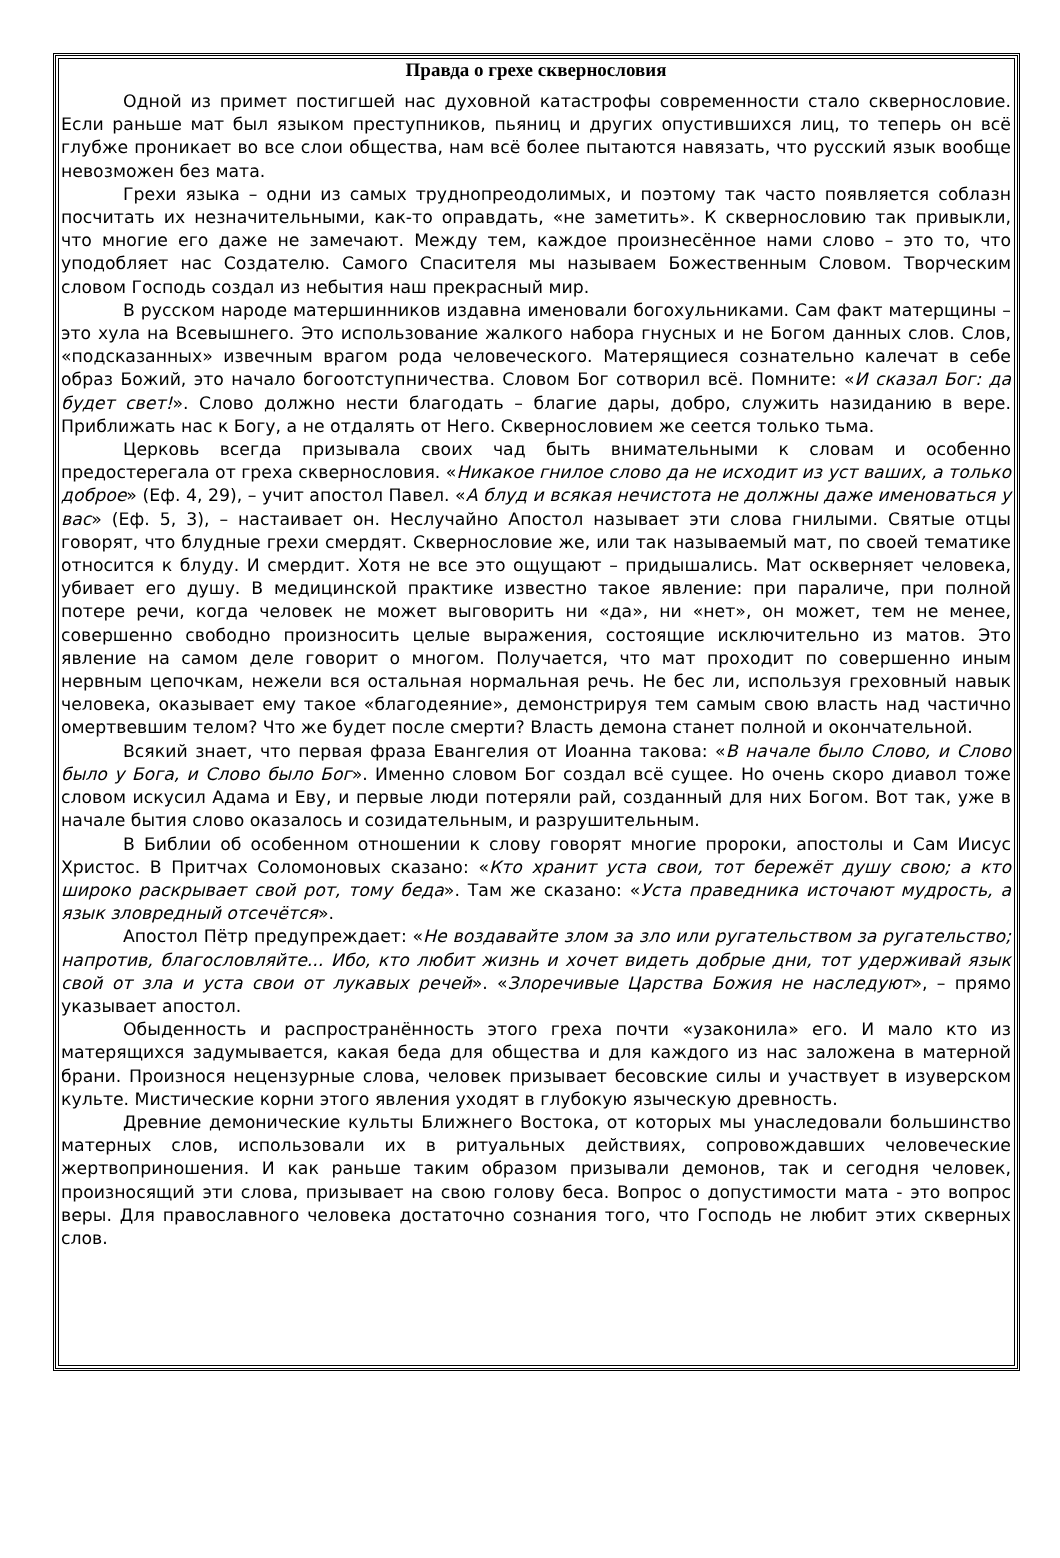Правда о грехе сквернословия
Одной из примет постигшей нас духовной катастрофы современности стало сквернословие. Если раньше мат был языком преступников, пьяниц и других опустившихся лиц, то теперь он всё глубже проникает во все слои общества, нам всё более пытаются навязать, что русский язык вообще невозможен без мата.
Грехи языка – одни из самых труднопреодолимых, и поэтому так часто появляется соблазн посчитать их незначительными, как-то оправдать, «не заметить». К сквернословию так привыкли, что многие его даже не замечают. Между тем, каждое произнесённое нами слово – это то, что уподобляет нас Создателю. Самого Спасителя мы называем Божественным Словом. Творческим словом Господь создал из небытия наш прекрасный мир.
В русском народе матершинников издавна именовали богохульниками. Сам факт матерщины – это хула на Всевышнего. Это использование жалкого набора гнусных и не Богом данных слов. Слов, «подсказанных» извечным врагом рода человеческого. Матерящиеся сознательно калечат в себе образ Божий, это начало богоотступничества. Словом Бог сотворил всё. Помните: «И сказал Бог: да будет свет!». Слово должно нести благодать – благие дары, добро, служить назиданию в вере. Приближать нас к Богу, а не отдалять от Него. Сквернословием же сеется только тьма.
Церковь всегда призывала своих чад быть внимательными к словам и особенно предостерегала от греха сквернословия. «Никакое гнилое слово да не исходит из уст ваших, а только доброе» (Еф. 4, 29), – учит апостол Павел. «А блуд и всякая нечистота не должны даже именоваться у вас» (Еф. 5, 3), – настаивает он. Неслучайно Апостол называет эти слова гнилыми. Святые отцы говорят, что блудные грехи смердят. Сквернословие же, или так называемый мат, по своей тематике относится к блуду. И смердит. Хотя не все это ощущают – придышались. Мат оскверняет человека, убивает его душу. В медицинской практике известно такое явление: при параличе, при полной потере речи, когда человек не может выговорить ни «да», ни «нет», он может, тем не менее, совершенно свободно произносить целые выражения, состоящие исключительно из матов. Это явление на самом деле говорит о многом. Получается, что мат проходит по совершенно иным нервным цепочкам, нежели вся остальная нормальная речь. Не бес ли, используя греховный навык человека, оказывает ему такое «благодеяние», демонстрируя тем самым свою власть над частично омертвевшим телом? Что же будет после смерти? Власть демона станет полной и окончательной.
Всякий знает, что первая фраза Евангелия от Иоанна такова: «В начале было Слово, и Слово было у Бога, и Слово было Бог». Именно словом Бог создал всё сущее. Но очень скоро диавол тоже словом искусил Адама и Еву, и первые люди потеряли рай, созданный для них Богом. Вот так, уже в начале бытия слово оказалось и созидательным, и разрушительным.
В Библии об особенном отношении к слову говорят многие пророки, апостолы и Сам Иисус Христос. В Притчах Соломоновых сказано: «Кто хранит уста свои, тот бережёт душу свою; а кто широко раскрывает свой рот, тому беда». Там же сказано: «Уста праведника источают мудрость, а язык зловредный отсечётся».
Апостол Пётр предупреждает: «Не воздавайте злом за зло или ругательством за ругательство; напротив, благословляйте... Ибо, кто любит жизнь и хочет видеть добрые дни, тот удерживай язык свой от зла и уста свои от лукавых речей». «Злоречивые Царства Божия не наследуют», – прямо указывает апостол.
Обыденность и распространённость этого греха почти «узаконила» его. И мало кто из матерящихся задумывается, какая беда для общества и для каждого из нас заложена в матерной брани. Произнося нецензурные слова, человек призывает бесовские силы и участвует в изуверском культе. Мистические корни этого явления уходят в глубокую языческую древность.
Древние демонические культы Ближнего Востока, от которых мы унаследовали большинство матерных слов, использовали их в ритуальных действиях, сопровождавших человеческие жертвоприношения. И как раньше таким образом призывали демонов, так и сегодня человек, произносящий эти слова, призывает на свою голову беса. Вопрос о допустимости мата - это вопрос веры. Для православного человека достаточно сознания того, что Господь не любит этих скверных слов.